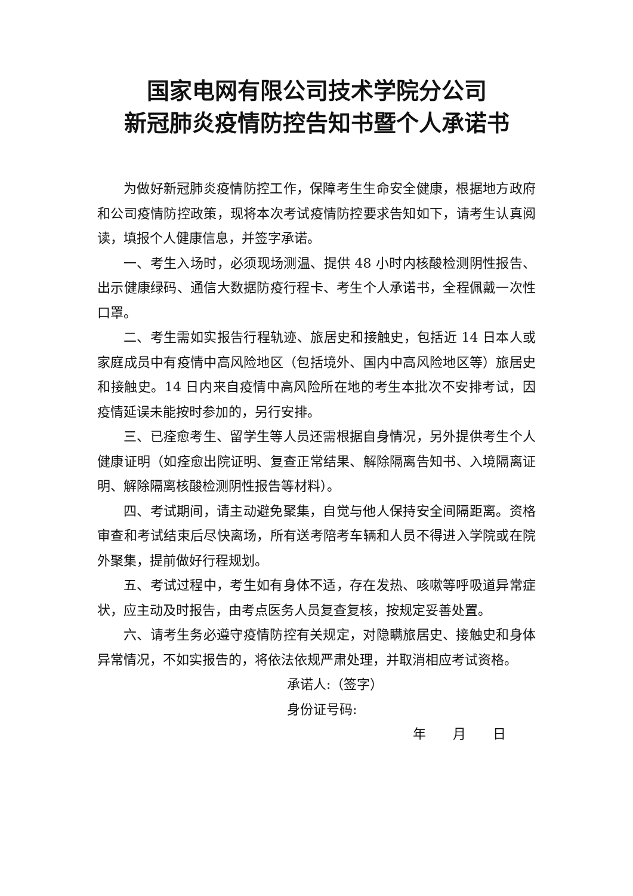国家电网有限公司技术学院分公司
新冠肺炎疫情防控告知书暨个人承诺书
为做好新冠肺炎疫情防控工作，保障考生生命安全健康，根据地方政府和公司疫情防控政策，现将本次考试疫情防控要求告知如下，请考生认真阅读，填报个人健康信息，并签字承诺。
一、考生入场时，必须现场测温、提供 48 小时内核酸检测阴性报告、出示健康绿码、通信大数据防疫行程卡、考生个人承诺书，全程佩戴一次性口罩。
二、考生需如实报告行程轨迹、旅居史和接触史，包括近 14 日本人或家庭成员中有疫情中高风险地区（包括境外、国内中高风险地区等）旅居史和接触史。14 日内来自疫情中高风险所在地的考生本批次不安排考试，因疫情延误未能按时参加的，另行安排。
三、已痊愈考生、留学生等人员还需根据自身情况，另外提供考生个人健康证明（如痊愈出院证明、复查正常结果、解除隔离告知书、入境隔离证明、解除隔离核酸检测阴性报告等材料）。
四、考试期间，请主动避免聚集，自觉与他人保持安全间隔距离。资格审查和考试结束后尽快离场，所有送考陪考车辆和人员不得进入学院或在院外聚集，提前做好行程规划。
五、考试过程中，考生如有身体不适，存在发热、咳嗽等呼吸道异常症状，应主动及时报告，由考点医务人员复查复核，按规定妥善处置。
六、请考生务必遵守疫情防控有关规定，对隐瞒旅居史、接触史和身体异常情况，不如实报告的，将依法依规严肃处理，并取消相应考试资格。
承诺人:（签字）
身份证号码:
年 月 日